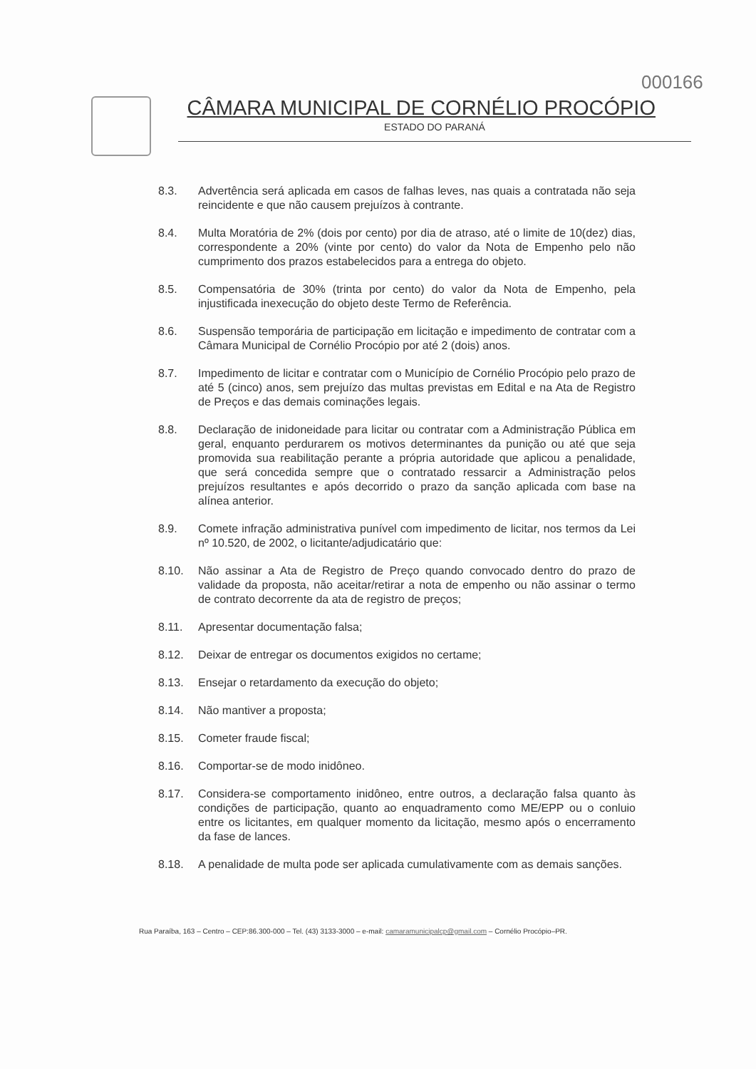000166
CÂMARA MUNICIPAL DE CORNÉLIO PROCÓPIO
ESTADO DO PARANÁ
8.3. Advertência será aplicada em casos de falhas leves, nas quais a contratada não seja reincidente e que não causem prejuízos à contrante.
8.4. Multa Moratória de 2% (dois por cento) por dia de atraso, até o limite de 10(dez) dias, correspondente a 20% (vinte por cento) do valor da Nota de Empenho pelo não cumprimento dos prazos estabelecidos para a entrega do objeto.
8.5. Compensatória de 30% (trinta por cento) do valor da Nota de Empenho, pela injustificada inexecução do objeto deste Termo de Referência.
8.6. Suspensão temporária de participação em licitação e impedimento de contratar com a Câmara Municipal de Cornélio Procópio por até 2 (dois) anos.
8.7. Impedimento de licitar e contratar com o Município de Cornélio Procópio pelo prazo de até 5 (cinco) anos, sem prejuízo das multas previstas em Edital e na Ata de Registro de Preços e das demais cominações legais.
8.8. Declaração de inidoneidade para licitar ou contratar com a Administração Pública em geral, enquanto perdurarem os motivos determinantes da punição ou até que seja promovida sua reabilitação perante a própria autoridade que aplicou a penalidade, que será concedida sempre que o contratado ressarcir a Administração pelos prejuízos resultantes e após decorrido o prazo da sanção aplicada com base na alínea anterior.
8.9. Comete infração administrativa punível com impedimento de licitar, nos termos da Lei nº 10.520, de 2002, o licitante/adjudicatário que:
8.10. Não assinar a Ata de Registro de Preço quando convocado dentro do prazo de validade da proposta, não aceitar/retirar a nota de empenho ou não assinar o termo de contrato decorrente da ata de registro de preços;
8.11. Apresentar documentação falsa;
8.12. Deixar de entregar os documentos exigidos no certame;
8.13. Ensejar o retardamento da execução do objeto;
8.14. Não mantiver a proposta;
8.15. Cometer fraude fiscal;
8.16. Comportar-se de modo inidôneo.
8.17. Considera-se comportamento inidôneo, entre outros, a declaração falsa quanto às condições de participação, quanto ao enquadramento como ME/EPP ou o conluio entre os licitantes, em qualquer momento da licitação, mesmo após o encerramento da fase de lances.
8.18. A penalidade de multa pode ser aplicada cumulativamente com as demais sanções.
Rua Paraíba, 163 – Centro – CEP:86.300-000 – Tel. (43) 3133-3000 – e-mail: camaramunicipalcp@gmail.com – Cornélio Procópio–PR.